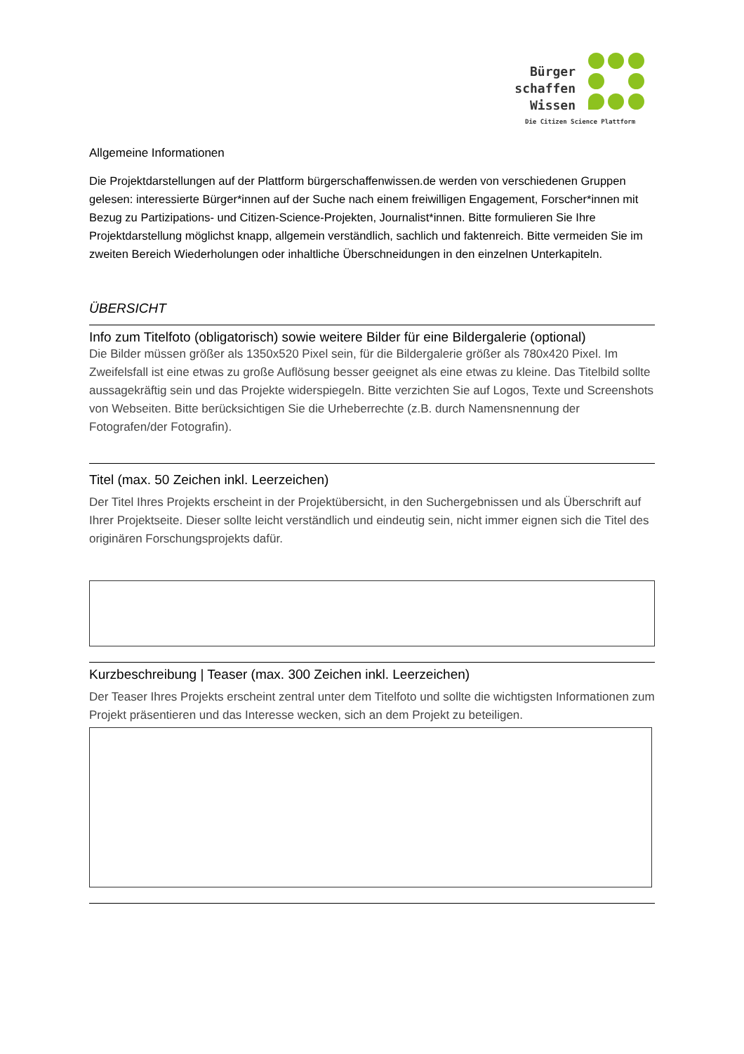Bürger
schaffen
Wissen
Die Citizen Science Plattform
Allgemeine Informationen
Die Projektdarstellungen auf der Plattform bürgerschaffenwissen.de werden von verschiedenen Gruppen gelesen: interessierte Bürger*innen auf der Suche nach einem freiwilligen Engagement, Forscher*innen mit Bezug zu Partizipations- und Citizen-Science-Projekten, Journalist*innen. Bitte formulieren Sie Ihre Projektdarstellung möglichst knapp, allgemein verständlich, sachlich und faktenreich. Bitte vermeiden Sie im zweiten Bereich Wiederholungen oder inhaltliche Überschneidungen in den einzelnen Unterkapiteln.
ÜBERSICHT
Info zum Titelfoto (obligatorisch) sowie weitere Bilder für eine Bildergalerie (optional)
Die Bilder müssen größer als 1350x520 Pixel sein, für die Bildergalerie größer als 780x420 Pixel. Im Zweifelsfall ist eine etwas zu große Auflösung besser geeignet als eine etwas zu kleine. Das Titelbild sollte aussagekräftig sein und das Projekte widerspiegeln. Bitte verzichten Sie auf Logos, Texte und Screenshots von Webseiten. Bitte berücksichtigen Sie die Urheberrechte (z.B. durch Namensnennung der Fotografen/der Fotografin).
Titel (max. 50 Zeichen inkl. Leerzeichen)
Der Titel Ihres Projekts erscheint in der Projektübersicht, in den Suchergebnissen und als Überschrift auf Ihrer Projektseite. Dieser sollte leicht verständlich und eindeutig sein, nicht immer eignen sich die Titel des originären Forschungsprojekts dafür.
Kurzbeschreibung | Teaser (max. 300 Zeichen inkl. Leerzeichen)
Der Teaser Ihres Projekts erscheint zentral unter dem Titelfoto und sollte die wichtigsten Informationen zum Projekt präsentieren und das Interesse wecken, sich an dem Projekt zu beteiligen.